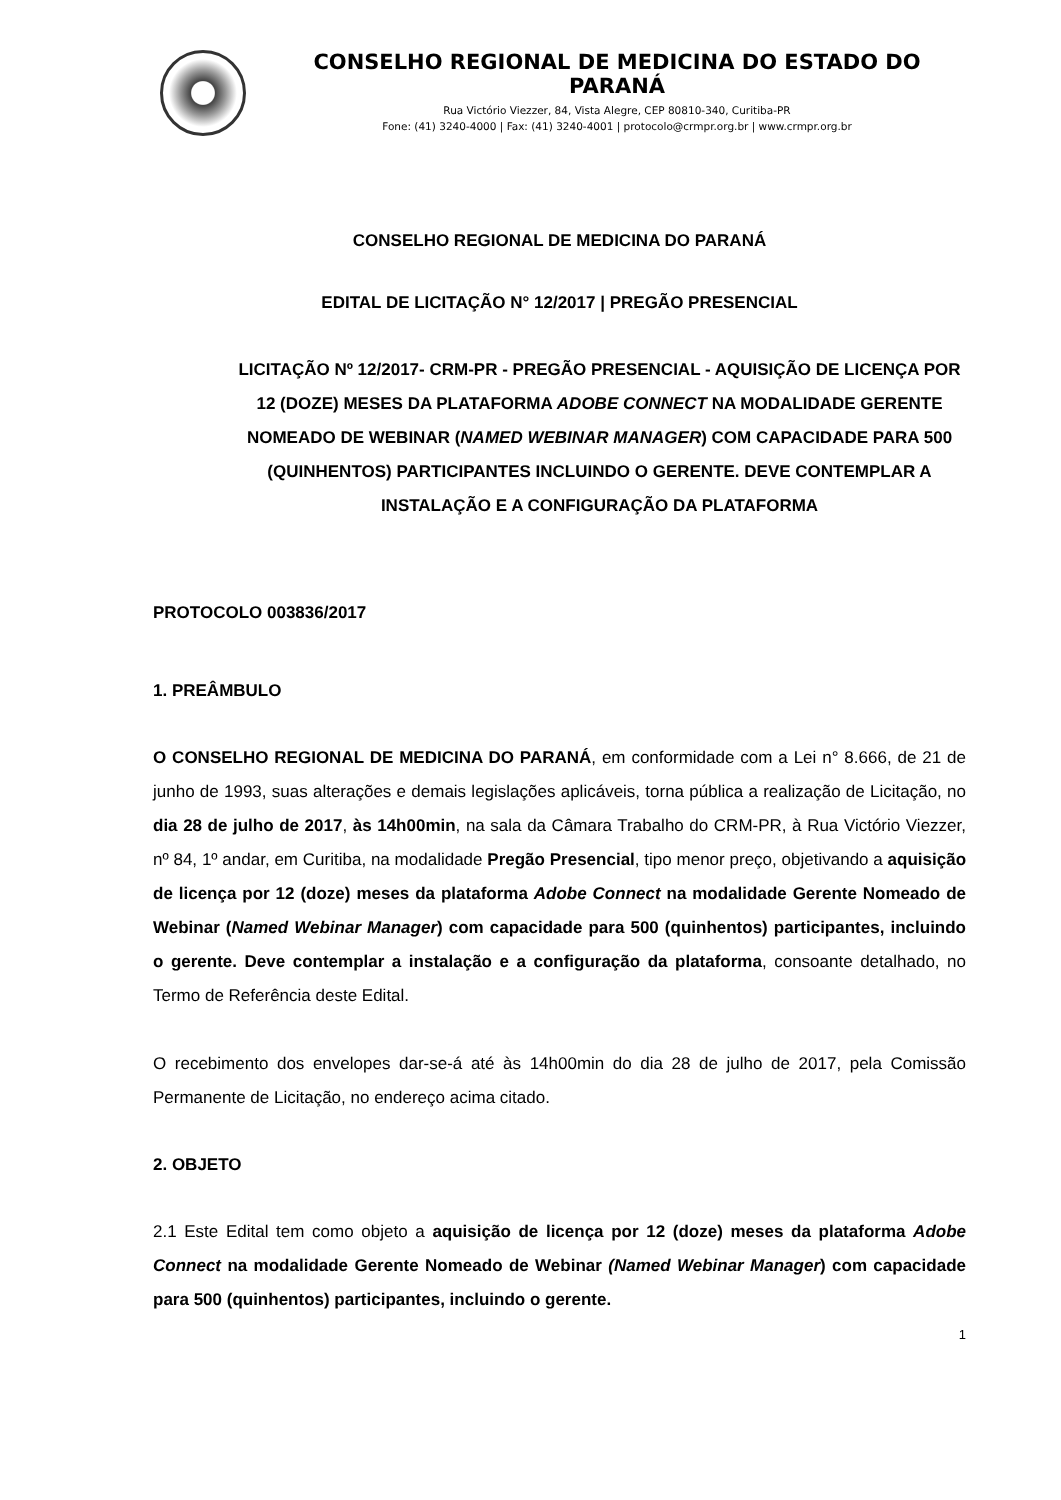CONSELHO REGIONAL DE MEDICINA DO ESTADO DO PARANÁ
Rua Victório Viezzer, 84, Vista Alegre, CEP 80810-340, Curitiba-PR
Fone: (41) 3240-4000 | Fax: (41) 3240-4001 | protocolo@crmpr.org.br | www.crmpr.org.br
CONSELHO REGIONAL DE MEDICINA DO PARANÁ
EDITAL DE LICITAÇÃO N° 12/2017 | PREGÃO PRESENCIAL
LICITAÇÃO Nº 12/2017- CRM-PR - PREGÃO PRESENCIAL - AQUISIÇÃO DE LICENÇA POR 12 (DOZE) MESES DA PLATAFORMA ADOBE CONNECT NA MODALIDADE GERENTE NOMEADO DE WEBINAR (NAMED WEBINAR MANAGER) COM CAPACIDADE PARA 500 (QUINHENTOS) PARTICIPANTES INCLUINDO O GERENTE. DEVE CONTEMPLAR A INSTALAÇÃO E A CONFIGURAÇÃO DA PLATAFORMA
PROTOCOLO 003836/2017
1. PREÂMBULO
O CONSELHO REGIONAL DE MEDICINA DO PARANÁ, em conformidade com a Lei n° 8.666, de 21 de junho de 1993, suas alterações e demais legislações aplicáveis, torna pública a realização de Licitação, no dia 28 de julho de 2017, às 14h00min, na sala da Câmara Trabalho do CRM-PR, à Rua Victório Viezzer, nº 84, 1º andar, em Curitiba, na modalidade Pregão Presencial, tipo menor preço, objetivando a aquisição de licença por 12 (doze) meses da plataforma Adobe Connect na modalidade Gerente Nomeado de Webinar (Named Webinar Manager) com capacidade para 500 (quinhentos) participantes, incluindo o gerente. Deve contemplar a instalação e a configuração da plataforma, consoante detalhado, no Termo de Referência deste Edital.
O recebimento dos envelopes dar-se-á até às 14h00min do dia 28 de julho de 2017, pela Comissão Permanente de Licitação, no endereço acima citado.
2. OBJETO
2.1 Este Edital tem como objeto a aquisição de licença por 12 (doze) meses da plataforma Adobe Connect na modalidade Gerente Nomeado de Webinar (Named Webinar Manager) com capacidade para 500 (quinhentos) participantes, incluindo o gerente.
1